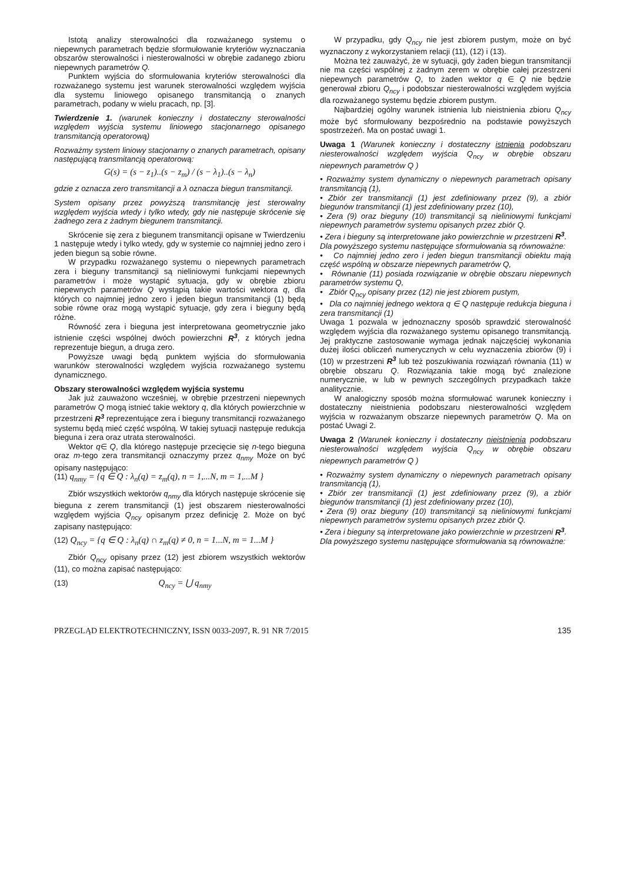Istotą analizy sterowalności dla rozważanego systemu o niepewnych parametrach będzie sformułowanie kryteriów wyznaczania obszarów sterowalności i niesterowalności w obrębie zadanego zbioru niepewnych parametrów Q.
Punktem wyjścia do sformułowania kryteriów sterowalności dla rozważanego systemu jest warunek sterowalności względem wyjścia dla systemu liniowego opisanego transmitancją o znanych parametrach, podany w wielu pracach, np. [3].
Twierdzenie 1. (warunek konieczny i dostateczny sterowalności względem wyjścia systemu liniowego stacjonarnego opisanego transmitancją operatorową)
Rozważmy system liniowy stacjonarny o znanych parametrach, opisany następującą transmitancją operatorową:
G(s) = (s − z<sub>1</sub>)..(s − z<sub>m</sub>) / (s − λ<sub>1</sub>)..(s − λ<sub>n</sub>)
gdzie z oznacza zero transmitancji a λ oznacza biegun transmitancji.
System opisany przez powyższą transmitancję jest sterowalny względem wyjścia wtedy i tylko wtedy, gdy nie następuje skrócenie się żadnego zera z żadnym biegunem transmitancji.
Skrócenie się zera z biegunem transmitancji opisane w Twierdzeniu 1 następuje wtedy i tylko wtedy, gdy w systemie co najmniej jedno zero i jeden biegun są sobie równe.
W przypadku rozważanego systemu o niepewnych parametrach zera i bieguny transmitancji są nieliniowymi funkcjami niepewnych parametrów i może wystąpić sytuacja, gdy w obrębie zbioru niepewnych parametrów Q wystąpią takie wartości wektora q, dla których co najmniej jedno zero i jeden biegun transmitancji (1) będą sobie równe oraz mogą wystąpić sytuacje, gdy zera i bieguny będą różne.
Równość zera i bieguna jest interpretowana geometrycznie jako istnienie części wspólnej dwóch powierzchni R<sup>3</sup>, z których jedna reprezentuje biegun, a druga zero.
Powyższe uwagi będą punktem wyjścia do sformułowania warunków sterowalności względem wyjścia rozważanego systemu dynamicznego.
Obszary sterowalności względem wyjścia systemu
Jak już zauważono wcześniej, w obrębie przestrzeni niepewnych parametrów Q mogą istnieć takie wektory q, dla których powierzchnie w przestrzeni R<sup>3</sup> reprezentujące zera i bieguny transmitancji rozważanego systemu będą mieć część wspólną. W takiej sytuacji następuje redukcja bieguna i zera oraz utrata sterowalności.
Wektor q∈ Q, dla którego następuje przecięcie się n-tego bieguna oraz m-tego zera transmitancji oznaczymy przez q<sub>nmy</sub> Może on być opisany następująco:
(11) q<sub>nmy</sub> = {q ∈ Q : λ<sub>n</sub>(q) = z<sub>m</sub>(q), n = 1,...N, m = 1,...M }
Zbiór wszystkich wektorów q<sub>nmy</sub> dla których następuje skrócenie się bieguna z zerem transmitancji (1) jest obszarem niesterowalności względem wyjścia Q<sub>ncy</sub> opisanym przez definicję 2. Może on być zapisany następująco:
(12) Q<sub>ncy</sub> = {q ∈ Q : λ<sub>n</sub>(q) ∩ z<sub>m</sub>(q) ≠ 0, n = 1...N, m = 1...M }
Zbiór Q<sub>ncy</sub> opisany przez (12) jest zbiorem wszystkich wektorów (11), co można zapisać następująco:
(13) Q<sub>ncy</sub> = ⋃ q<sub>nmy</sub>
W przypadku, gdy Q<sub>ncy</sub> nie jest zbiorem pustym, może on być wyznaczony z wykorzystaniem relacji (11), (12) i (13).
Można też zauważyć, że w sytuacji, gdy żaden biegun transmitancji nie ma części wspólnej z żadnym zerem w obrębie całej przestrzeni niepewnych parametrów Q, to żaden wektor q ∈ Q nie będzie generował zbioru Q<sub>ncy</sub> i podobszar niesterowalności względem wyjścia dla rozważanego systemu będzie zbiorem pustym.
Najbardziej ogólny warunek istnienia lub nieistnienia zbioru Q<sub>ncy</sub> może być sformułowany bezpośrednio na podstawie powyższych spostrzeżeń. Ma on postać uwagi 1.
Uwaga 1 (Warunek konieczny i dostateczny istnienia podobszaru niesterowalności względem wyjścia Q<sub>ncy</sub> w obrębie obszaru niepewnych parametrów Q )
• Rozważmy system dynamiczny o niepewnych parametrach opisany transmitancją (1),
• Zbiór zer transmitancji (1) jest zdefiniowany przez (9), a zbiór biegunów transmitancji (1) jest zdefiniowany przez (10),
• Zera (9) oraz bieguny (10) transmitancji są nieliniowymi funkcjami niepewnych parametrów systemu opisanych przez zbiór Q.
• Zera i bieguny są interpretowane jako powierzchnie w przestrzeni R<sup>3</sup>.
Dla powyższego systemu następujące sformułowania są równoważne:
• Co najmniej jedno zero i jeden biegun transmitancji obiektu mają część wspólną w obszarze niepewnych parametrów Q,
• Równanie (11) posiada rozwiązanie w obrębie obszaru niepewnych parametrów systemu Q,
• Zbiór Q<sub>ncy</sub> opisany przez (12) nie jest zbiorem pustym,
• Dla co najmniej jednego wektora q ∈ Q następuje redukcja bieguna i zera transmitancji (1)
Uwaga 1 pozwala w jednoznaczny sposób sprawdzić sterowalność względem wyjścia dla rozważanego systemu opisanego transmitancją. Jej praktyczne zastosowanie wymaga jednak najczęściej wykonania dużej ilości obliczeń numerycznych w celu wyznaczenia zbiorów (9) i (10) w przestrzeni R<sup>3</sup> lub też poszukiwania rozwiązań równania (11) w obrębie obszaru Q. Rozwiązania takie mogą być znalezione numerycznie, w lub w pewnych szczególnych przypadkach także analitycznie.
W analogiczny sposób można sformułować warunek konieczny i dostateczny nieistnienia podobszaru niesterowalności względem wyjścia w rozważanym obszarze niepewnych parametrów Q. Ma on postać Uwagi 2.
Uwaga 2 (Warunek konieczny i dostateczny nieistnienia podobszaru niesterowalności względem wyjścia Q<sub>ncy</sub> w obrębie obszaru niepewnych parametrów Q )
• Rozważmy system dynamiczny o niepewnych parametrach opisany transmitancją (1),
• Zbiór zer transmitancji (1) jest zdefiniowany przez (9), a zbiór biegunów transmitancji (1) jest zdefiniowany przez (10),
• Zera (9) oraz bieguny (10) transmitancji są nieliniowymi funkcjami niepewnych parametrów systemu opisanych przez zbiór Q.
• Zera i bieguny są interpretowane jako powierzchnie w przestrzeni R<sup>3</sup>.
Dla powyższego systemu następujące sformułowania są równoważne:
PRZEGLĄD ELEKTROTECHNICZNY, ISSN 0033-2097, R. 91 NR 7/2015 135